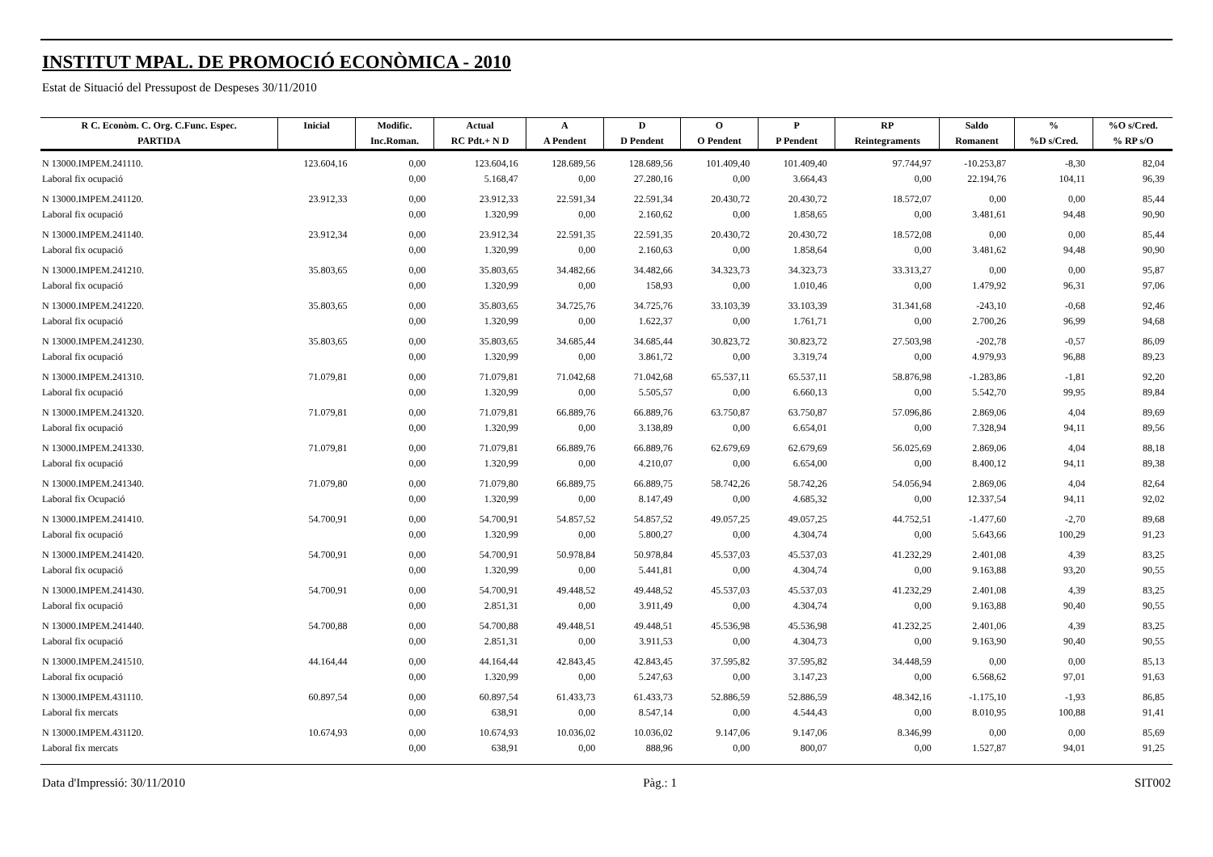INSTITUT MPAL. DE PROMOCIÓ ECONÒMICA - 2010
Estat de Situació del Pressupost de Despeses 30/11/2010
| R C. Econòm. C. Org. C.Func. Espec. | Inicial | Modific. | Actual | A | D | O | P | RP | Saldo | % | %O s/Cred. |
| --- | --- | --- | --- | --- | --- | --- | --- | --- | --- | --- | --- |
| PARTIDA | | Inc.Roman. | RC Pdt.+ N D | A Pendent | D Pendent | O Pendent | P Pendent | Reintegraments | Romanent | %D s/Cred. | % RP s/O |
| N 13000.IMPEM.241110. | 123.604,16 | 0,00 | 123.604,16 | 128.689,56 | 128.689,56 | 101.409,40 | 101.409,40 | 97.744,97 | -10.253,87 | -8,30 | 82,04 |
| Laboral fix ocupació | | 0,00 | 5.168,47 | 0,00 | 27.280,16 | 0,00 | 3.664,43 | 0,00 | 22.194,76 | 104,11 | 96,39 |
| N 13000.IMPEM.241120. | 23.912,33 | 0,00 | 23.912,33 | 22.591,34 | 22.591,34 | 20.430,72 | 20.430,72 | 18.572,07 | 0,00 | 0,00 | 85,44 |
| Laboral fix ocupació | | 0,00 | 1.320,99 | 0,00 | 2.160,62 | 0,00 | 1.858,65 | 0,00 | 3.481,61 | 94,48 | 90,90 |
| N 13000.IMPEM.241140. | 23.912,34 | 0,00 | 23.912,34 | 22.591,35 | 22.591,35 | 20.430,72 | 20.430,72 | 18.572,08 | 0,00 | 0,00 | 85,44 |
| Laboral fix ocupació | | 0,00 | 1.320,99 | 0,00 | 2.160,63 | 0,00 | 1.858,64 | 0,00 | 3.481,62 | 94,48 | 90,90 |
| N 13000.IMPEM.241210. | 35.803,65 | 0,00 | 35.803,65 | 34.482,66 | 34.482,66 | 34.323,73 | 34.323,73 | 33.313,27 | 0,00 | 0,00 | 95,87 |
| Laboral fix ocupació | | 0,00 | 1.320,99 | 0,00 | 158,93 | 0,00 | 1.010,46 | 0,00 | 1.479,92 | 96,31 | 97,06 |
| N 13000.IMPEM.241220. | 35.803,65 | 0,00 | 35.803,65 | 34.725,76 | 34.725,76 | 33.103,39 | 33.103,39 | 31.341,68 | -243,10 | -0,68 | 92,46 |
| Laboral fix ocupació | | 0,00 | 1.320,99 | 0,00 | 1.622,37 | 0,00 | 1.761,71 | 0,00 | 2.700,26 | 96,99 | 94,68 |
| N 13000.IMPEM.241230. | 35.803,65 | 0,00 | 35.803,65 | 34.685,44 | 34.685,44 | 30.823,72 | 30.823,72 | 27.503,98 | -202,78 | -0,57 | 86,09 |
| Laboral fix ocupació | | 0,00 | 1.320,99 | 0,00 | 3.861,72 | 0,00 | 3.319,74 | 0,00 | 4.979,93 | 96,88 | 89,23 |
| N 13000.IMPEM.241310. | 71.079,81 | 0,00 | 71.079,81 | 71.042,68 | 71.042,68 | 65.537,11 | 65.537,11 | 58.876,98 | -1.283,86 | -1,81 | 92,20 |
| Laboral fix ocupació | | 0,00 | 1.320,99 | 0,00 | 5.505,57 | 0,00 | 6.660,13 | 0,00 | 5.542,70 | 99,95 | 89,84 |
| N 13000.IMPEM.241320. | 71.079,81 | 0,00 | 71.079,81 | 66.889,76 | 66.889,76 | 63.750,87 | 63.750,87 | 57.096,86 | 2.869,06 | 4,04 | 89,69 |
| Laboral fix ocupació | | 0,00 | 1.320,99 | 0,00 | 3.138,89 | 0,00 | 6.654,01 | 0,00 | 7.328,94 | 94,11 | 89,56 |
| N 13000.IMPEM.241330. | 71.079,81 | 0,00 | 71.079,81 | 66.889,76 | 66.889,76 | 62.679,69 | 62.679,69 | 56.025,69 | 2.869,06 | 4,04 | 88,18 |
| Laboral fix ocupació | | 0,00 | 1.320,99 | 0,00 | 4.210,07 | 0,00 | 6.654,00 | 0,00 | 8.400,12 | 94,11 | 89,38 |
| N 13000.IMPEM.241340. | 71.079,80 | 0,00 | 71.079,80 | 66.889,75 | 66.889,75 | 58.742,26 | 58.742,26 | 54.056,94 | 2.869,06 | 4,04 | 82,64 |
| Laboral fix Ocupació | | 0,00 | 1.320,99 | 0,00 | 8.147,49 | 0,00 | 4.685,32 | 0,00 | 12.337,54 | 94,11 | 92,02 |
| N 13000.IMPEM.241410. | 54.700,91 | 0,00 | 54.700,91 | 54.857,52 | 54.857,52 | 49.057,25 | 49.057,25 | 44.752,51 | -1.477,60 | -2,70 | 89,68 |
| Laboral fix ocupació | | 0,00 | 1.320,99 | 0,00 | 5.800,27 | 0,00 | 4.304,74 | 0,00 | 5.643,66 | 100,29 | 91,23 |
| N 13000.IMPEM.241420. | 54.700,91 | 0,00 | 54.700,91 | 50.978,84 | 50.978,84 | 45.537,03 | 45.537,03 | 41.232,29 | 2.401,08 | 4,39 | 83,25 |
| Laboral fix ocupació | | 0,00 | 1.320,99 | 0,00 | 5.441,81 | 0,00 | 4.304,74 | 0,00 | 9.163,88 | 93,20 | 90,55 |
| N 13000.IMPEM.241430. | 54.700,91 | 0,00 | 54.700,91 | 49.448,52 | 49.448,52 | 45.537,03 | 45.537,03 | 41.232,29 | 2.401,08 | 4,39 | 83,25 |
| Laboral fix ocupació | | 0,00 | 2.851,31 | 0,00 | 3.911,49 | 0,00 | 4.304,74 | 0,00 | 9.163,88 | 90,40 | 90,55 |
| N 13000.IMPEM.241440. | 54.700,88 | 0,00 | 54.700,88 | 49.448,51 | 49.448,51 | 45.536,98 | 45.536,98 | 41.232,25 | 2.401,06 | 4,39 | 83,25 |
| Laboral fix ocupació | | 0,00 | 2.851,31 | 0,00 | 3.911,53 | 0,00 | 4.304,73 | 0,00 | 9.163,90 | 90,40 | 90,55 |
| N 13000.IMPEM.241510. | 44.164,44 | 0,00 | 44.164,44 | 42.843,45 | 42.843,45 | 37.595,82 | 37.595,82 | 34.448,59 | 0,00 | 0,00 | 85,13 |
| Laboral fix ocupació | | 0,00 | 1.320,99 | 0,00 | 5.247,63 | 0,00 | 3.147,23 | 0,00 | 6.568,62 | 97,01 | 91,63 |
| N 13000.IMPEM.431110. | 60.897,54 | 0,00 | 60.897,54 | 61.433,73 | 61.433,73 | 52.886,59 | 52.886,59 | 48.342,16 | -1.175,10 | -1,93 | 86,85 |
| Laboral fix mercats | | 0,00 | 638,91 | 0,00 | 8.547,14 | 0,00 | 4.544,43 | 0,00 | 8.010,95 | 100,88 | 91,41 |
| N 13000.IMPEM.431120. | 10.674,93 | 0,00 | 10.674,93 | 10.036,02 | 10.036,02 | 9.147,06 | 9.147,06 | 8.346,99 | 0,00 | 0,00 | 85,69 |
| Laboral fix mercats | | 0,00 | 638,91 | 0,00 | 888,96 | 0,00 | 800,07 | 0,00 | 1.527,87 | 94,01 | 91,25 |
Data d'Impressió: 30/11/2010 Pàg.: 1 SIT002